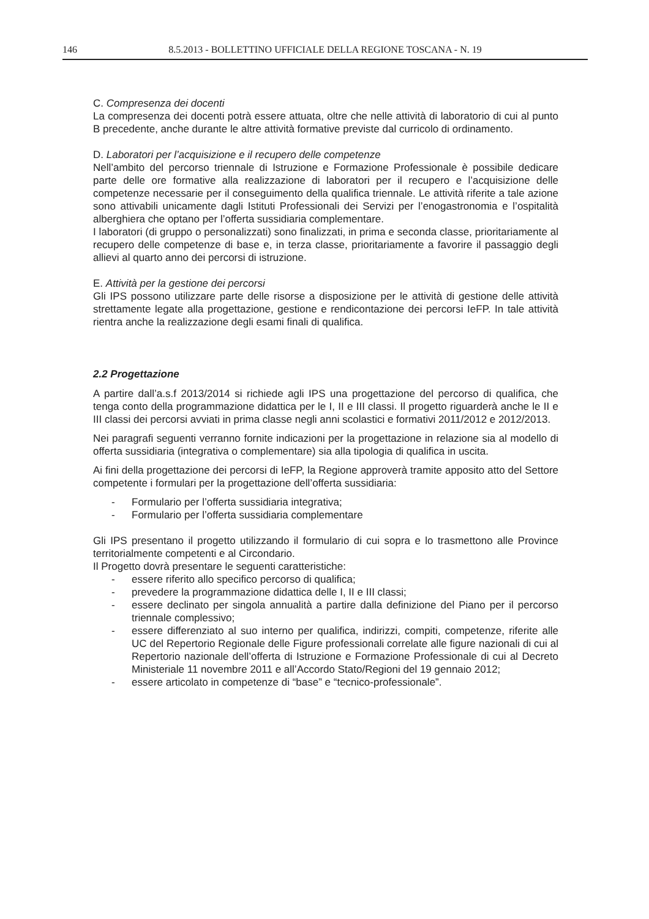146 8.5.2013 - BOLLETTINO UFFICIALE DELLA REGIONE TOSCANA - N. 19
C. Compresenza dei docenti
La compresenza dei docenti potrà essere attuata, oltre che nelle attività di laboratorio di cui al punto B precedente, anche durante le altre attività formative previste dal curricolo di ordinamento.
D. Laboratori per l’acquisizione e il recupero delle competenze
Nell’ambito del percorso triennale di Istruzione e Formazione Professionale è possibile dedicare parte delle ore formative alla realizzazione di laboratori per il recupero e l’acquisizione delle competenze necessarie per il conseguimento della qualifica triennale. Le attività riferite a tale azione sono attivabili unicamente dagli Istituti Professionali dei Servizi per l’enogastronomia e l’ospitalità alberghiera che optano per l’offerta sussidiaria complementare.
I laboratori (di gruppo o personalizzati) sono finalizzati, in prima e seconda classe, prioritariamente al recupero delle competenze di base e, in terza classe, prioritariamente a favorire il passaggio degli allievi al quarto anno dei percorsi di istruzione.
E. Attività per la gestione dei percorsi
Gli IPS possono utilizzare parte delle risorse a disposizione per le attività di gestione delle attività strettamente legate alla progettazione, gestione e rendicontazione dei percorsi IeFP. In tale attività rientra anche la realizzazione degli esami finali di qualifica.
2.2 Progettazione
A partire dall’a.s.f 2013/2014 si richiede agli IPS una progettazione del percorso di qualifica, che tenga conto della programmazione didattica per le I, II e III classi. Il progetto riguarderà anche le II e III classi dei percorsi avviati in prima classe negli anni scolastici e formativi 2011/2012 e 2012/2013.
Nei paragrafi seguenti verranno fornite indicazioni per la progettazione in relazione sia al modello di offerta sussidiaria (integrativa o complementare) sia alla tipologia di qualifica in uscita.
Ai fini della progettazione dei percorsi di IeFP, la Regione approverà tramite apposito atto del Settore competente i formulari per la progettazione dell’offerta sussidiaria:
- Formulario per l’offerta sussidiaria integrativa;
- Formulario per l’offerta sussidiaria complementare
Gli IPS presentano il progetto utilizzando il formulario di cui sopra e lo trasmettono alle Province territorialmente competenti e al Circondario.
Il Progetto dovrà presentare le seguenti caratteristiche:
- essere riferito allo specifico percorso di qualifica;
- prevedere la programmazione didattica delle I, II e III classi;
- essere declinato per singola annualità a partire dalla definizione del Piano per il percorso triennale complessivo;
- essere differenziato al suo interno per qualifica, indirizzi, compiti, competenze, riferite alle UC del Repertorio Regionale delle Figure professionali correlate alle figure nazionali di cui al Repertorio nazionale dell’offerta di Istruzione e Formazione Professionale di cui al Decreto Ministeriale 11 novembre 2011 e all’Accordo Stato/Regioni del 19 gennaio 2012;
- essere articolato in competenze di “base” e “tecnico-professionale”.